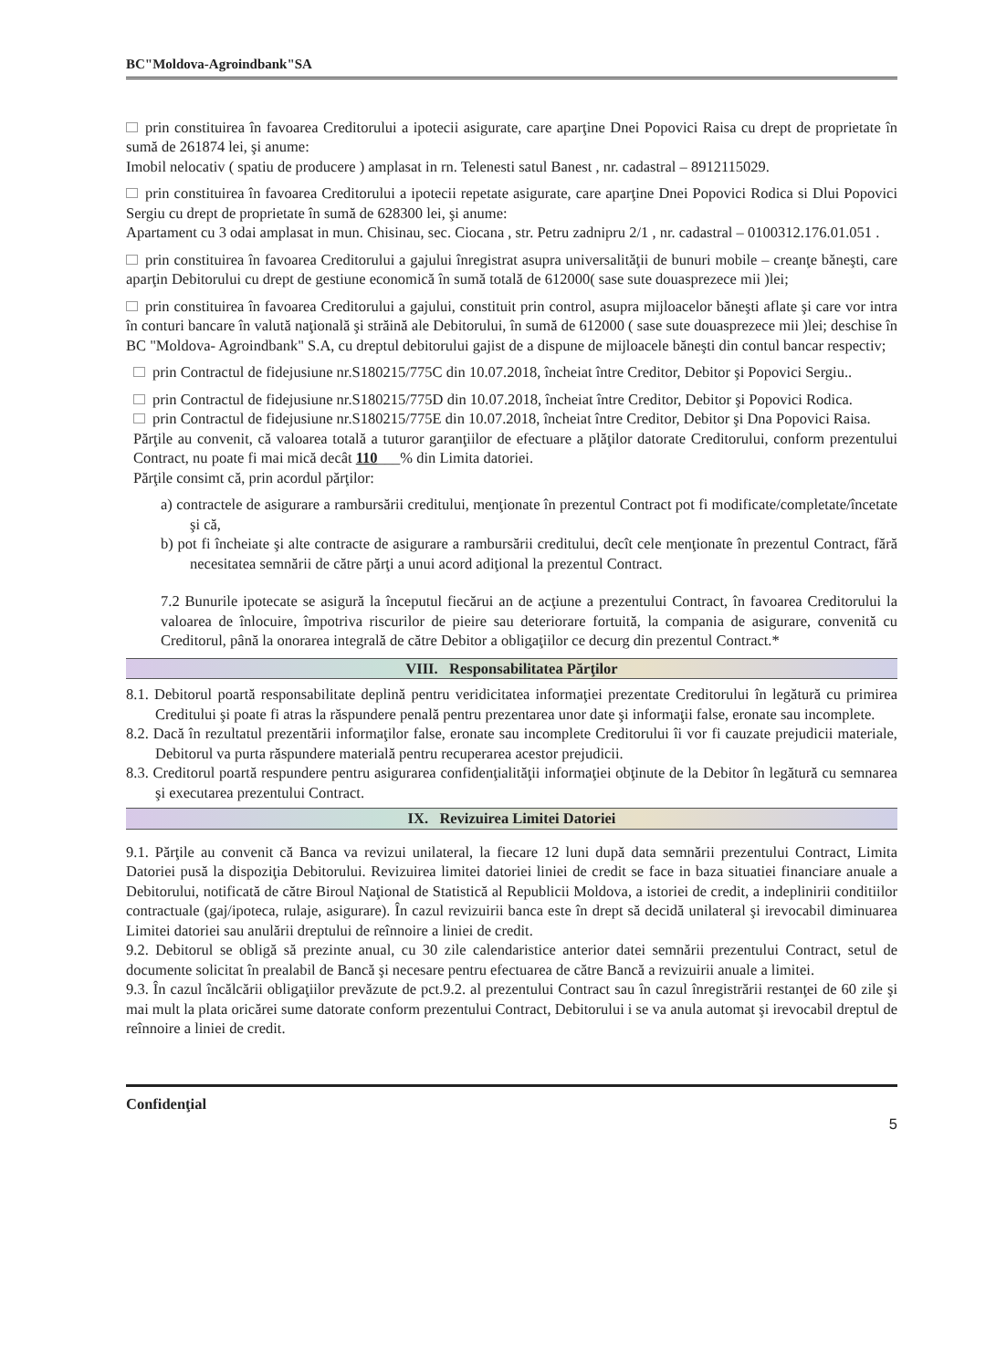BC"Moldova-Agroindbank"SA
prin constituirea în favoarea Creditorului a ipotecii asigurate, care aparţine Dnei Popovici Raisa cu drept de proprietate în sumă de 261874 lei, şi anume:
Imobil nelocativ ( spatiu de producere ) amplasat in rn. Telenesti satul Banest , nr. cadastral – 8912115029.
prin constituirea în favoarea Creditorului a ipotecii repetate asigurate, care aparţine Dnei Popovici Rodica si Dlui Popovici Sergiu cu drept de proprietate în sumă de 628300 lei, şi anume:
Apartament cu 3 odai amplasat in mun. Chisinau, sec. Ciocana , str. Petru zadnipru 2/1 , nr. cadastral – 0100312.176.01.051 .
prin constituirea în favoarea Creditorului a gajului înregistrat asupra universalităţii de bunuri mobile – creanţe băneşti, care aparţin Debitorului cu drept de gestiune economică în sumă totală de 612000( sase sute douasprezece mii )lei;
prin constituirea în favoarea Creditorului a gajului, constituit prin control, asupra mijloacelor băneşti aflate şi care vor intra în conturi bancare în valută naţională şi străină ale Debitorului, în sumă de 612000 ( sase sute douasprezece mii )lei; deschise în BC "Moldova- Agroindbank" S.A, cu dreptul debitorului gajist de a dispune de mijloacele băneşti din contul bancar respectiv;
prin Contractul de fidejusiune nr.S180215/775C din 10.07.2018, încheiat între Creditor, Debitor şi Popovici Sergiu..
prin Contractul de fidejusiune nr.S180215/775D din 10.07.2018, încheiat între Creditor, Debitor şi Popovici Rodica.
prin Contractul de fidejusiune nr.S180215/775E din 10.07.2018, încheiat între Creditor, Debitor şi Dna Popovici Raisa.
Părţile au convenit, că valoarea totală a tuturor garanţiilor de efectuare a plăţilor datorate Creditorului, conform prezentului Contract, nu poate fi mai mică decât 110___% din Limita datoriei.
Părţile consimt că, prin acordul părţilor:
a) contractele de asigurare a rambursării creditului, menţionate în prezentul Contract pot fi modificate/completate/încetate şi că,
b) pot fi încheiate şi alte contracte de asigurare a rambursării creditului, decît cele menţionate în prezentul Contract, fără necesitatea semnării de către părţi a unui acord adiţional la prezentul Contract.
7.2 Bunurile ipotecate se asigură la începutul fiecărui an de acţiune a prezentului Contract, în favoarea Creditorului la valoarea de înlocuire, împotriva riscurilor de pieire sau deteriorare fortuită, la compania de asigurare, convenită cu Creditorul, până la onorarea integrală de către Debitor a obligaţiilor ce decurg din prezentul Contract.*
VIII. Responsabilitatea Părţilor
8.1. Debitorul poartă responsabilitate deplină pentru veridicitatea informaţiei prezentate Creditorului în legătură cu primirea Creditului şi poate fi atras la răspundere penală pentru prezentarea unor date şi informaţii false, eronate sau incomplete.
8.2. Dacă în rezultatul prezentării informaţilor false, eronate sau incomplete Creditorului îi vor fi cauzate prejudicii materiale, Debitorul va purta răspundere materială pentru recuperarea acestor prejudicii.
8.3. Creditorul poartă respundere pentru asigurarea confidenţialităţii informaţiei obţinute de la Debitor în legătură cu semnarea şi executarea prezentului Contract.
IX. Revizuirea Limitei Datoriei
9.1. Părţile au convenit că Banca va revizui unilateral, la fiecare 12 luni după data semnării prezentului Contract, Limita Datoriei pusă la dispoziţia Debitorului. Revizuirea limitei datoriei liniei de credit se face in baza situatiei financiare anuale a Debitorului, notificată de către Biroul Naţional de Statistică al Republicii Moldova, a istoriei de credit, a indeplinirii conditiilor contractuale (gaj/ipoteca, rulaje, asigurare). În cazul revizuirii banca este în drept să decidă unilateral şi irevocabil diminuarea Limitei datoriei sau anulării dreptului de reînnoire a liniei de credit.
9.2. Debitorul se obligă să prezinte anual, cu 30 zile calendaristice anterior datei semnării prezentului Contract, setul de documente solicitat în prealabil de Bancă şi necesare pentru efectuarea de către Bancă a revizuirii anuale a limitei.
9.3. În cazul încălcării obligaţiilor prevăzute de pct.9.2. al prezentului Contract sau în cazul înregistrării restanţei de 60 zile şi mai mult la plata oricărei sume datorate conform prezentului Contract, Debitorului i se va anula automat şi irevocabil dreptul de reînnoire a liniei de credit.
Confidenţial 5